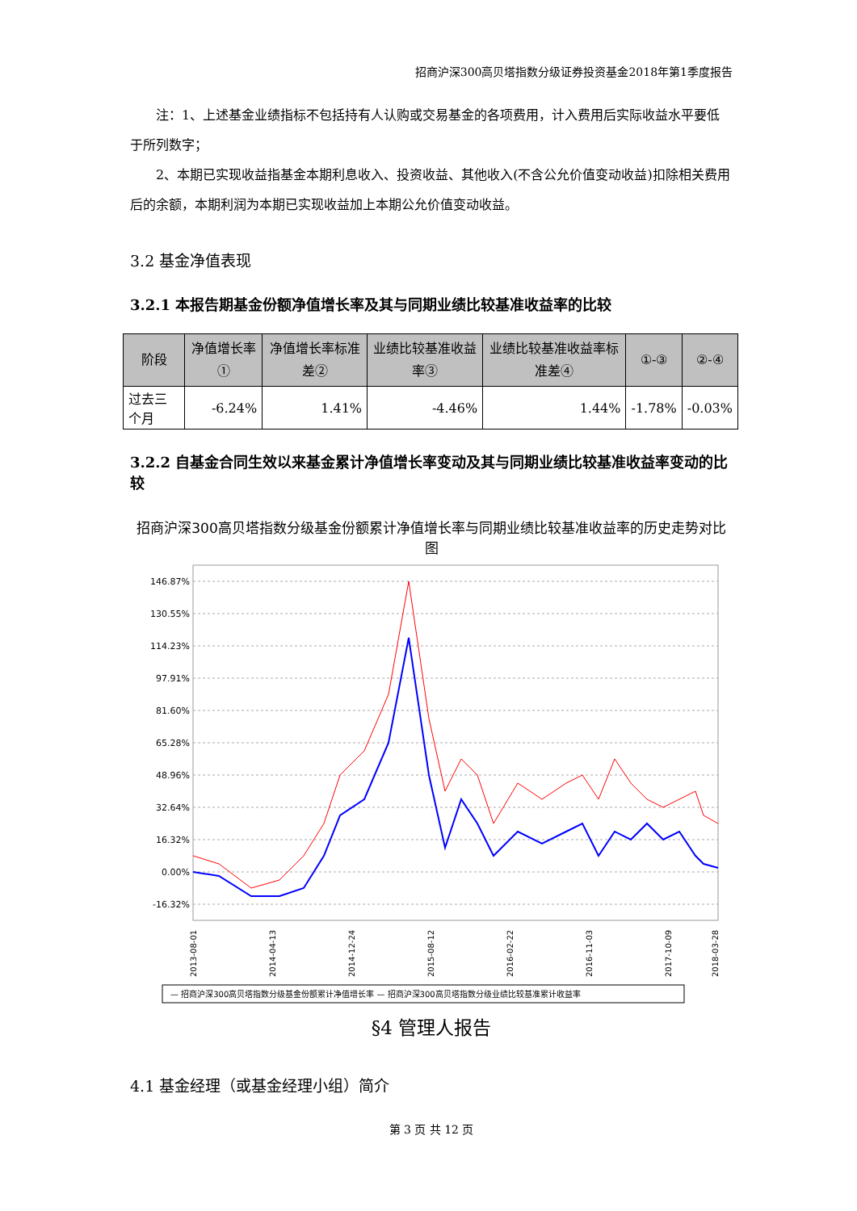招商沪深300高贝塔指数分级证券投资基金2018年第1季度报告
注：1、上述基金业绩指标不包括持有人认购或交易基金的各项费用，计入费用后实际收益水平要低于所列数字；
2、本期已实现收益指基金本期利息收入、投资收益、其他收入(不含公允价值变动收益)扣除相关费用后的余额，本期利润为本期已实现收益加上本期公允价值变动收益。
3.2 基金净值表现
3.2.1 本报告期基金份额净值增长率及其与同期业绩比较基准收益率的比较
| 阶段 | 净值增长率① | 净值增长率标准差② | 业绩比较基准收益率③ | 业绩比较基准收益率标准差④ | ①-③ | ②-④ |
| --- | --- | --- | --- | --- | --- | --- |
| 过去三个月 | -6.24% | 1.41% | -4.46% | 1.44% | -1.78% | -0.03% |
3.2.2 自基金合同生效以来基金累计净值增长率变动及其与同期业绩比较基准收益率变动的比较
招商沪深300高贝塔指数分级基金份额累计净值增长率与同期业绩比较基准收益率的历史走势对比图
146.87%
130.55%
114.23%
97.91%
81.60%
65.28%
48.96%
32.64%
16.32%
0.00%
-16.32%
2013-08-01
2014-04-13
2014-12-24
2015-08-12
2016-02-22
2016-11-03
2017-10-09
2018-03-28
— 招商沪深300高贝塔指数分级基金份额累计净值增长率 — 招商沪深300高贝塔指数分级业绩比较基准累计收益率
§4 管理人报告
4.1 基金经理（或基金经理小组）简介
第 3 页 共 12 页